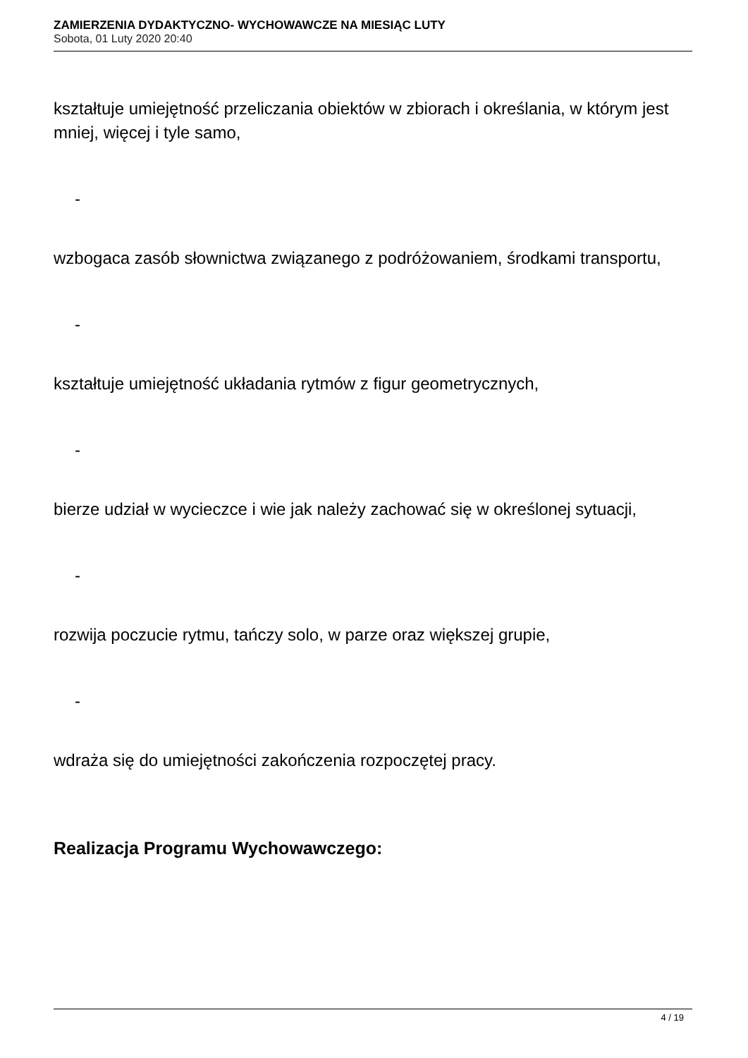ZAMIERZENIA DYDAKTYCZNO- WYCHOWAWCZE NA MIESIĄC LUTY
Sobota, 01 Luty 2020 20:40
kształtuje umiejętność przeliczania obiektów w zbiorach i określania, w którym jest mniej, więcej i tyle samo,
-
wzbogaca zasób słownictwa związanego z podróżowaniem, środkami transportu,
-
kształtuje umiejętność układania rytmów z figur geometrycznych,
-
bierze udział w wycieczce i wie jak należy zachować się w określonej sytuacji,
-
rozwija poczucie rytmu, tańczy solo, w parze oraz większej grupie,
-
wdraża się do umiejętności zakończenia rozpoczętej pracy.
Realizacja Programu Wychowawczego:
4 / 19